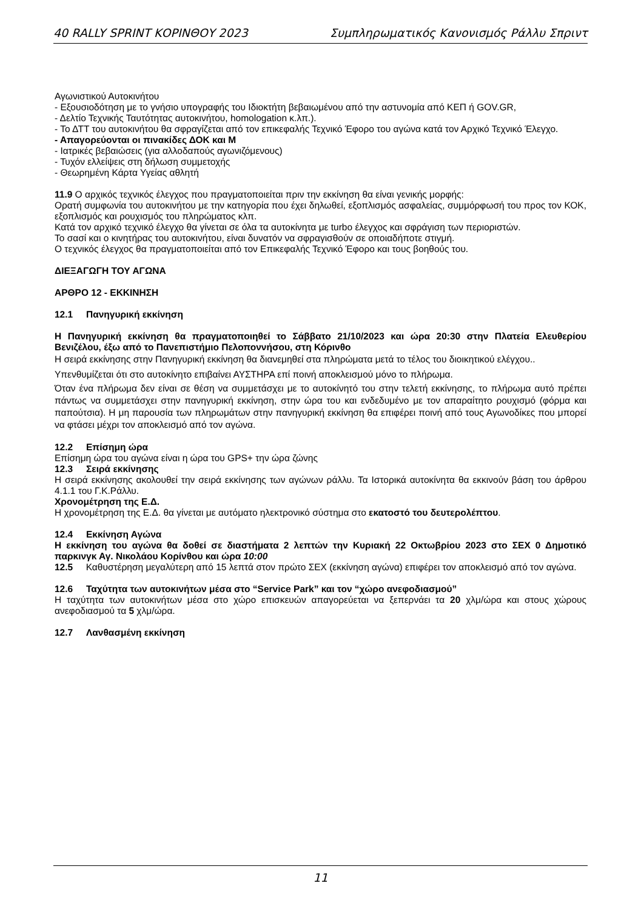40 RALLY SPRINT ΚΟΡΙΝΘΟΥ 2023 Συμπληρωματικός Κανονισμός Ράλλυ Σπριντ
Αγωνιστικού Αυτοκινήτου
- Εξουσιοδότηση με το γνήσιο υπογραφής του Ιδιοκτήτη βεβαιωμένου από την αστυνομία από ΚΕΠ ή GOV.GR,
- Δελτίο Τεχνικής Ταυτότητας αυτοκινήτου, homologation κ.λπ.).
- Το ΔΤΤ του αυτοκινήτου θα σφραγίζεται από τον επικεφαλής Τεχνικό Έφορο του αγώνα κατά τον Αρχικό Τεχνικό Έλεγχο.
- Απαγορεύονται οι πινακίδες ΔΟΚ και Μ
- Ιατρικές βεβαιώσεις (για αλλοδαπούς αγωνιζόμενους)
- Τυχόν ελλείψεις στη δήλωση συμμετοχής
- Θεωρημένη Κάρτα Υγείας αθλητή
11.9 Ο αρχικός τεχνικός έλεγχος που πραγματοποιείται πριν την εκκίνηση θα είναι γενικής μορφής:
Ορατή συμφωνία του αυτοκινήτου με την κατηγορία που έχει δηλωθεί, εξοπλισμός ασφαλείας, συμμόρφωσή του προς τον ΚΟΚ, εξοπλισμός και ρουχισμός του πληρώματος κλπ.
Κατά τον αρχικό τεχνικό έλεγχο θα γίνεται σε όλα τα αυτοκίνητα με turbo έλεγχος και σφράγιση των περιοριστών.
Το σασί και ο κινητήρας του αυτοκινήτου, είναι δυνατόν να σφραγισθούν σε οποιαδήποτε στιγμή.
Ο τεχνικός έλεγχος θα πραγματοποιείται από τον Επικεφαλής Τεχνικό Έφορο και τους βοηθούς του.
ΔΙΕΞΑΓΩΓΗ ΤΟΥ ΑΓΩΝΑ
ΑΡΘΡΟ 12 - ΕΚΚΙΝΗΣΗ
12.1 Πανηγυρική εκκίνηση
Η Πανηγυρική εκκίνηση θα πραγματοποιηθεί το Σάββατο 21/10/2023 και ώρα 20:30 στην Πλατεία Ελευθερίου Βενιζέλου, έξω από το Πανεπιστήμιο Πελοποννήσου, στη Κόρινθο
Η σειρά εκκίνησης στην Πανηγυρική εκκίνηση θα διανεμηθεί στα πληρώματα μετά το τέλος του διοικητικού ελέγχου..
Υπενθυμίζεται ότι στο αυτοκίνητο επιβαίνει ΑΥΣΤΗΡΑ επί ποινή αποκλεισμού μόνο το πλήρωμα.
Όταν ένα πλήρωμα δεν είναι σε θέση να συμμετάσχει με το αυτοκίνητό του στην τελετή εκκίνησης, το πλήρωμα αυτό πρέπει πάντως να συμμετάσχει στην πανηγυρική εκκίνηση, στην ώρα του και ενδεδυμένο με τον απαραίτητο ρουχισμό (φόρμα και παπούτσια). Η μη παρουσία των πληρωμάτων στην πανηγυρική εκκίνηση θα επιφέρει ποινή από τους Αγωνοδίκες που μπορεί να φτάσει μέχρι τον αποκλεισμό από τον αγώνα.
12.2 Επίσημη ώρα
Επίσημη ώρα του αγώνα είναι η ώρα του GPS+ την ώρα ζώνης
12.3 Σειρά εκκίνησης
Η σειρά εκκίνησης ακολουθεί την σειρά εκκίνησης των αγώνων ράλλυ. Τα Ιστορικά αυτοκίνητα θα εκκινούν βάση του άρθρου 4.1.1 του Γ.Κ.Ράλλυ.
Χρονομέτρηση της Ε.Δ.
Η χρονομέτρηση της Ε.Δ. θα γίνεται με αυτόματο ηλεκτρονικό σύστημα στο εκατοστό του δευτερολέπτου.
12.4 Εκκίνηση Αγώνα
Η εκκίνηση του αγώνα θα δοθεί σε διαστήματα 2 λεπτών την Κυριακή 22 Οκτωβρίου 2023 στο ΣΕΧ 0 Δημοτικό παρκινγκ Αγ. Νικολάου Κορίνθου και ώρα 10:00
12.5 Καθυστέρηση μεγαλύτερη από 15 λεπτά στον πρώτο ΣΕΧ (εκκίνηση αγώνα) επιφέρει τον αποκλεισμό από τον αγώνα.
12.6 Ταχύτητα των αυτοκινήτων μέσα στο “Service Park” και τον “χώρο ανεφοδιασμού”
Η ταχύτητα των αυτοκινήτων μέσα στο χώρο επισκευών απαγορεύεται να ξεπερνάει τα 20 χλμ/ώρα και στους χώρους ανεφοδιασμού τα 5 χλμ/ώρα.
12.7 Λανθασμένη εκκίνηση
11